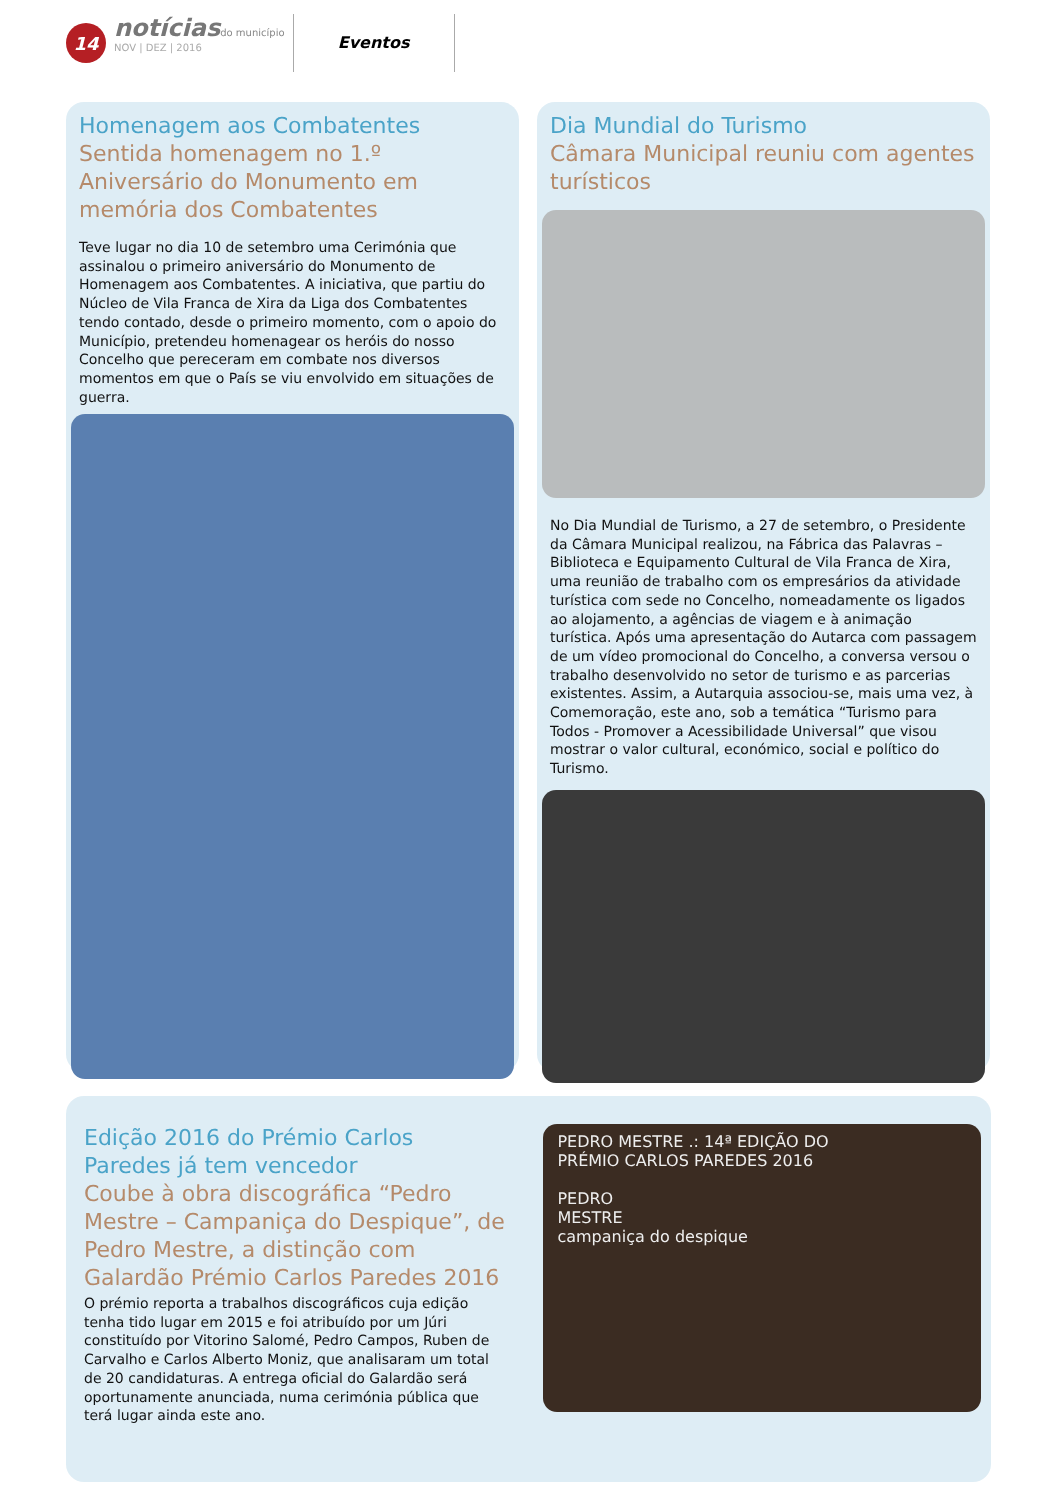14
notícias do município
NOV | DEZ | 2016
Eventos
Homenagem aos Combatentes
Sentida homenagem no 1.º Aniversário do Monumento em memória dos Combatentes
Teve lugar no dia 10 de setembro uma Cerimónia que assinalou o primeiro aniversário do Monumento de Homenagem aos Combatentes. A iniciativa, que partiu do Núcleo de Vila Franca de Xira da Liga dos Combatentes tendo contado, desde o primeiro momento, com o apoio do Município, pretendeu homenagear os heróis do nosso Concelho que pereceram em combate nos diversos momentos em que o País se viu envolvido em situações de guerra.
Dia Mundial do Turismo
Câmara Municipal reuniu com agentes turísticos
No Dia Mundial de Turismo, a 27 de setembro, o Presidente da Câmara Municipal realizou, na Fábrica das Palavras – Biblioteca e Equipamento Cultural de Vila Franca de Xira, uma reunião de trabalho com os empresários da atividade turística com sede no Concelho, nomeadamente os ligados ao alojamento, a agências de viagem e à animação turística. Após uma apresentação do Autarca com passagem de um vídeo promocional do Concelho, a conversa versou o trabalho desenvolvido no setor de turismo e as parcerias existentes. Assim, a Autarquia associou-se, mais uma vez, à Comemoração, este ano, sob a temática “Turismo para Todos - Promover a Acessibilidade Universal” que visou mostrar o valor cultural, económico, social e político do Turismo.
Edição 2016 do Prémio Carlos Paredes já tem vencedor
Coube à obra discográfica “Pedro Mestre – Campaniça do Despique”, de Pedro Mestre, a distinção com Galardão Prémio Carlos Paredes 2016
O prémio reporta a trabalhos discográficos cuja edição tenha tido lugar em 2015 e foi atribuído por um Júri constituído por Vitorino Salomé, Pedro Campos, Ruben de Carvalho e Carlos Alberto Moniz, que analisaram um total de 20 candidaturas. A entrega oficial do Galardão será oportunamente anunciada, numa cerimónia pública que terá lugar ainda este ano.
PEDRO MESTRE .: 14ª EDIÇÃO DO
PRÉMIO CARLOS PAREDES 2016
PEDRO
MESTRE
campaniça do despique